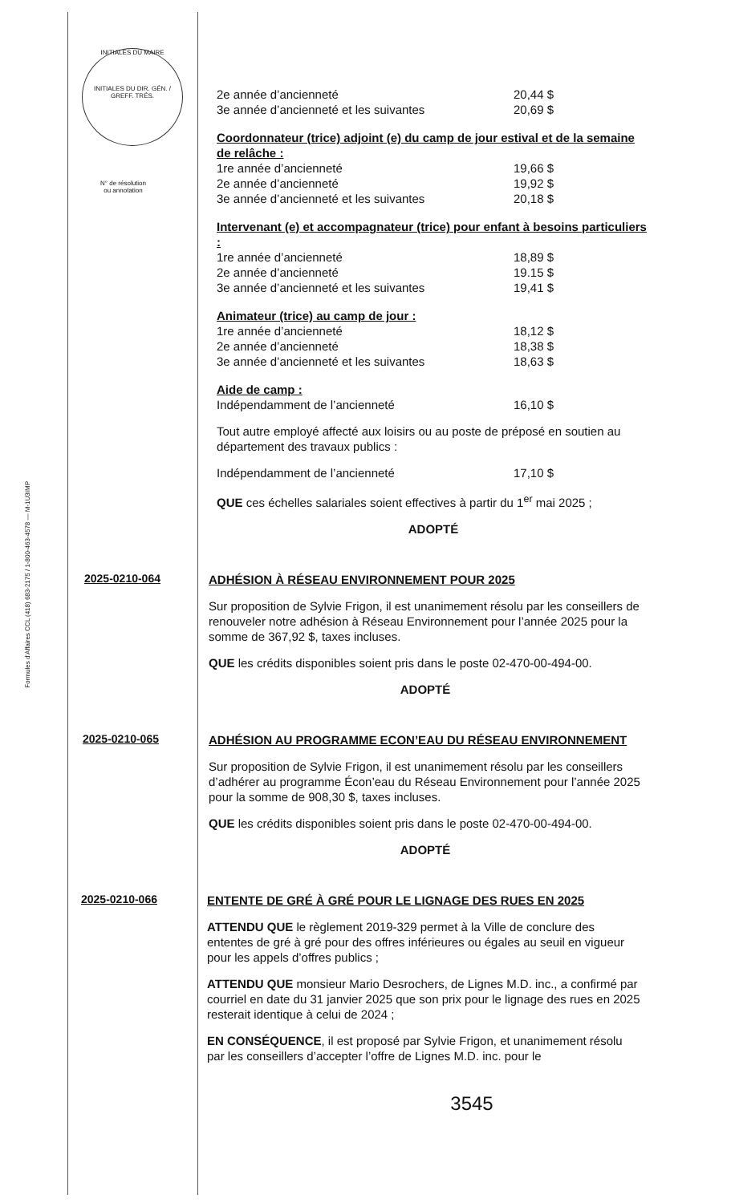INITIALES DU MAIRE
INITIALES DU DIR. GÉN. / GREFF. TRÉS.
N° de résolution
ou annotation
Formules d'Affaires CCL (418) 683-2175 / 1-800-463-4578 — M-1U3IMP
2e année d’ancienneté 20,44 $
3e année d’ancienneté et les suivantes 20,69 $
Coordonnateur (trice) adjoint (e) du camp de jour estival et de la semaine de relâche :
1re année d’ancienneté 19,66 $
2e année d’ancienneté 19,92 $
3e année d’ancienneté et les suivantes 20,18 $
Intervenant (e) et accompagnateur (trice) pour enfant à besoins particuliers :
1re année d’ancienneté 18,89 $
2e année d’ancienneté 19.15 $
3e année d’ancienneté et les suivantes 19,41 $
Animateur (trice) au camp de jour :
1re année d’ancienneté 18,12 $
2e année d’ancienneté 18,38 $
3e année d’ancienneté et les suivantes 18,63 $
Aide de camp :
Indépendamment de l’ancienneté 16,10 $
Tout autre employé affecté aux loisirs ou au poste de préposé en soutien au département des travaux publics :
Indépendamment de l’ancienneté 17,10 $
QUE ces échelles salariales soient effectives à partir du 1<sup>er</sup> mai 2025 ;
ADOPTÉ
2025-0210-064
ADHÉSION À RÉSEAU ENVIRONNEMENT POUR 2025
Sur proposition de Sylvie Frigon, il est unanimement résolu par les conseillers de renouveler notre adhésion à Réseau Environnement pour l’année 2025 pour la somme de 367,92 $, taxes incluses.
QUE les crédits disponibles soient pris dans le poste 02-470-00-494-00.
ADOPTÉ
2025-0210-065
ADHÉSION AU PROGRAMME ECON’EAU DU RÉSEAU ENVIRONNEMENT
Sur proposition de Sylvie Frigon, il est unanimement résolu par les conseillers d’adhérer au programme Écon’eau du Réseau Environnement pour l’année 2025 pour la somme de 908,30 $, taxes incluses.
QUE les crédits disponibles soient pris dans le poste 02-470-00-494-00.
ADOPTÉ
2025-0210-066
ENTENTE DE GRÉ À GRÉ POUR LE LIGNAGE DES RUES EN 2025
ATTENDU QUE le règlement 2019-329 permet à la Ville de conclure des ententes de gré à gré pour des offres inférieures ou égales au seuil en vigueur pour les appels d’offres publics ;
ATTENDU QUE monsieur Mario Desrochers, de Lignes M.D. inc., a confirmé par courriel en date du 31 janvier 2025 que son prix pour le lignage des rues en 2025 resterait identique à celui de 2024 ;
EN CONSÉQUENCE, il est proposé par Sylvie Frigon, et unanimement résolu par les conseillers d’accepter l’offre de Lignes M.D. inc. pour le
3545